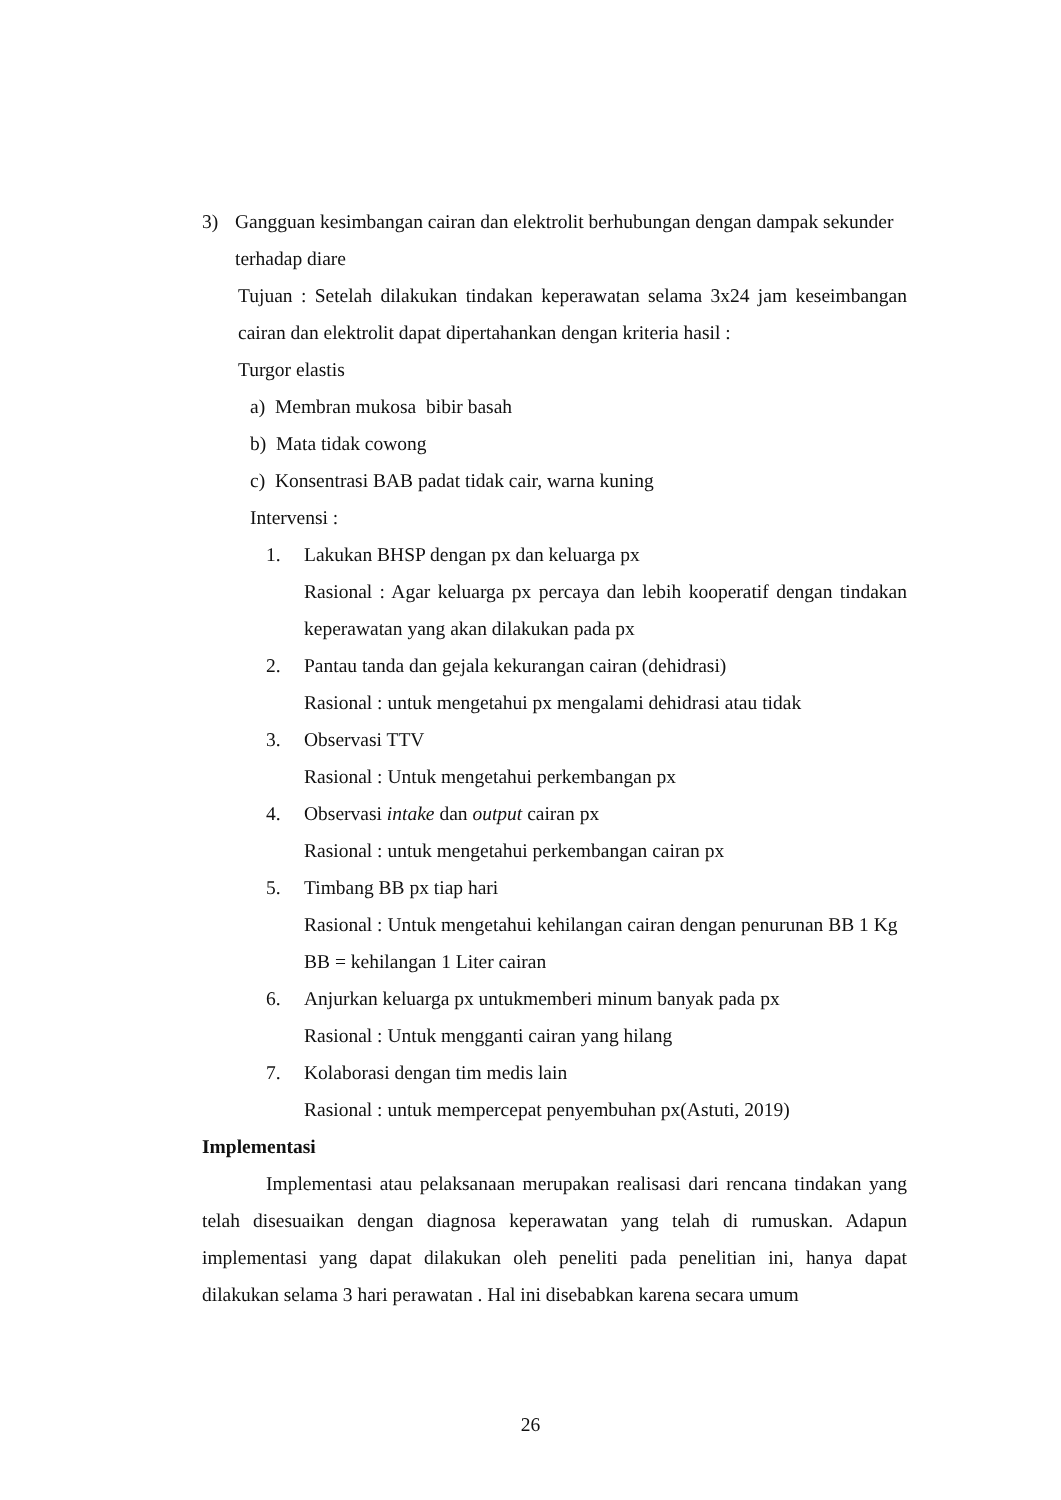3) Gangguan kesimbangan cairan dan elektrolit berhubungan dengan dampak sekunder terhadap diare
Tujuan : Setelah dilakukan tindakan keperawatan selama 3x24 jam keseimbangan cairan dan elektrolit dapat dipertahankan dengan kriteria hasil :
Turgor elastis
a) Membran mukosa bibir basah
b) Mata tidak cowong
c) Konsentrasi BAB padat tidak cair, warna kuning
Intervensi :
1. Lakukan BHSP dengan px dan keluarga px
Rasional : Agar keluarga px percaya dan lebih kooperatif dengan tindakan keperawatan yang akan dilakukan pada px
2. Pantau tanda dan gejala kekurangan cairan (dehidrasi)
Rasional : untuk mengetahui px mengalami dehidrasi atau tidak
3. Observasi TTV
Rasional : Untuk mengetahui perkembangan px
4. Observasi intake dan output cairan px
Rasional : untuk mengetahui perkembangan cairan px
5. Timbang BB px tiap hari
Rasional : Untuk mengetahui kehilangan cairan dengan penurunan BB 1 Kg BB = kehilangan 1 Liter cairan
6. Anjurkan keluarga px untukmemberi minum banyak pada px
Rasional : Untuk mengganti cairan yang hilang
7. Kolaborasi dengan tim medis lain
Rasional : untuk mempercepat penyembuhan px(Astuti, 2019)
Implementasi
Implementasi atau pelaksanaan merupakan realisasi dari rencana tindakan yang telah disesuaikan dengan diagnosa keperawatan yang telah di rumuskan. Adapun implementasi yang dapat dilakukan oleh peneliti pada penelitian ini, hanya dapat dilakukan selama 3 hari perawatan . Hal ini disebabkan karena secara umum
26